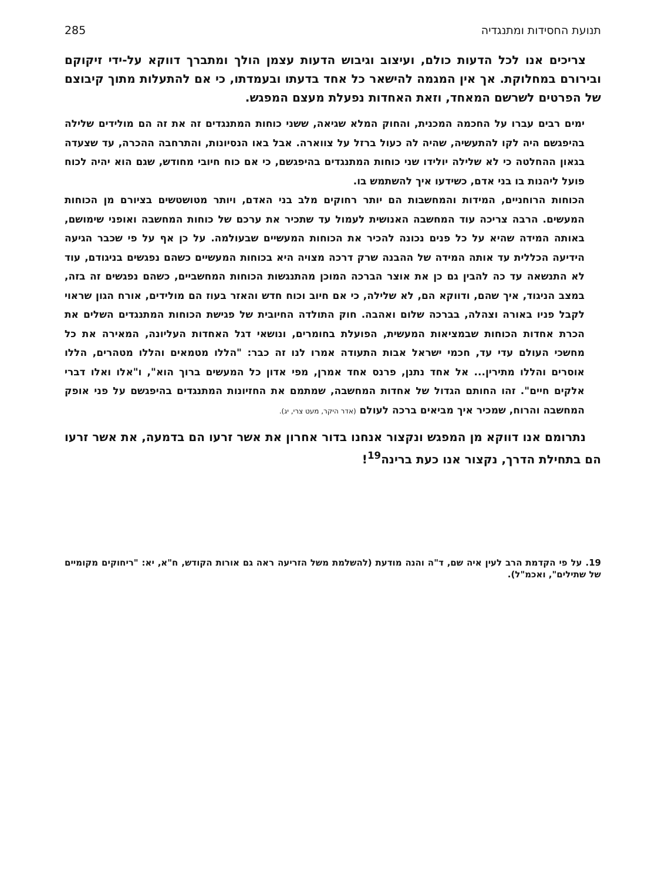תנועת החסידות ומתנגדיה 285
צריכים אנו לכל הדעות כולם, ועיצוב וגיבוש הדעות עצמן הולך ומתברך דווקא על-ידי זיקוקם ובירורם במחלוקת. אך אין המגמה להישאר כל אחד בדעתו ובעמדתו, כי אם להתעלות מתוך קיבוצם של הפרטים לשרשם המאחד, וזאת האחדות נפעלת מעצם המפגש.
ימים רבים עברו על החכמה המכנית, והחוק המלא שגיאה, ששני כוחות המתנגדים זה את זה הם מולידים שלילה בהיפגשם היה לקו להתעשיה, שהיה לה כעול ברזל על צווארה. אבל באו הנסיונות, והתרחבה ההכרה, עד שצעדה בגאון ההחלטה כי לא שלילה יולידו שני כוחות המתנגדים בהיפגשם, כי אם כוח חיובי מחודש, שגם הוא יהיה לכוח פועל ליהנות בו בני אדם, כשידעו איך להשתמש בו.
הכוחות הרוחניים, המידות והמחשבות הם יותר רחוקים מלב בני האדם, ויותר מטושטשים בציורם מן הכוחות המעשים. הרבה צריכה עוד המחשבה האנושית לעמול עד שתכיר את ערכם של כוחות המחשבה ואופני שימושם, באותה המידה שהיא על כל פנים נכונה להכיר את הכוחות המעשיים שבעולמה. על כן אף על פי שכבר הגיעה הידיעה הכללית עד אותה המידה של ההבנה שרק דרכה מצויה היא בכוחות המעשיים כשהם נפגשים בניגודם, עוד לא התנשאה עד כה להבין גם כן את אוצר הברכה המוכן מהתנגשות הכוחות המחשביים, כשהם נפגשים זה בזה, במצב הניגוד, איך שהם, ודווקא הם, לא שלילה, כי אם חיוב וכוח חדש והאזר בעוז הם מולידים, אורח הגון שראוי לקבל פניו באורה וצהלה, בברכה שלום ואהבה. חוק התולדה החיובית של פגישת הכוחות המתנגדים השלים את הכרת אחדות הכוחות שבמציאות המעשית, הפועלת בחומרים, ונושאי דגל האחדות העליונה, המאירה את כל מחשכי העולם עדי עד, חכמי ישראל אבות התעודה אמרו לנו זה כבר: "הללו מטמאים והללו מטהרים, הללו אוסרים והללו מתירין... אל אחד נתנן, פרנס אחד אמרן, מפי אדון כל המעשים ברוך הוא", ו"אלו ואלו דברי אלקים חיים". זהו החותם הגדול של אחדות המחשבה, שמתמם את החזיונות המתנגדים בהיפגשם על פני אופק המחשבה והרוח, שמכיר איך מביאים ברכה לעולם (אדר היקר, מעט צרי, יג).
נתרומם אנו דווקא מן המפגש ונקצור אנחנו בדור אחרון את אשר זרעו הם בדמעה, את אשר זרעו הם בתחילת הדרך, נקצור אנו כעת ברינה<sup>19</sup>!
19. על פי הקדמת הרב לעין איה שם, ד"ה והנה מודעת (להשלמת משל הזריעה ראה גם אורות הקודש, ח"א, יא: "ריחוקים מקומיים של שתילים", ואכמ"ל).